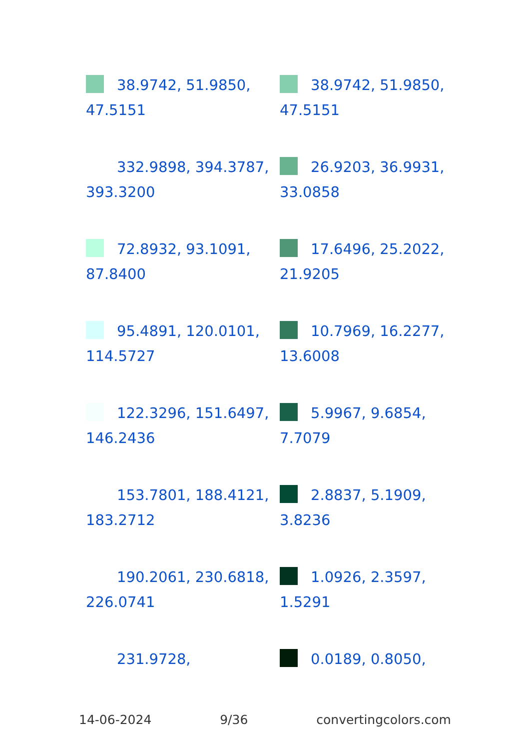38.9742, 51.9850, 47.5151
38.9742, 51.9850, 47.5151
332.9898, 394.3787, 393.3200
26.9203, 36.9931, 33.0858
72.8932, 93.1091, 87.8400
17.6496, 25.2022, 21.9205
95.4891, 120.0101, 114.5727
10.7969, 16.2277, 13.6008
122.3296, 151.6497, 146.2436
5.9967, 9.6854, 7.7079
153.7801, 188.4121, 183.2712
2.8837, 5.1909, 3.8236
190.2061, 230.6818, 226.0741
1.0926, 2.3597, 1.5291
231.9728,
0.0189, 0.8050,
14-06-2024 9/36 convertingcolors.com